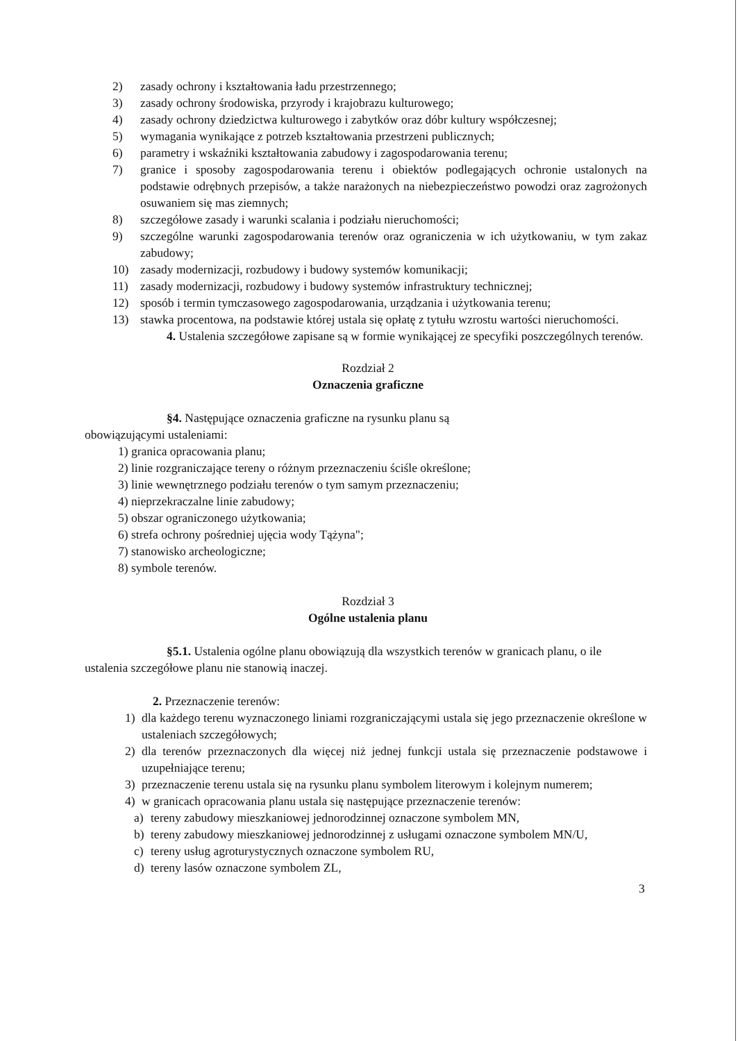2) zasady ochrony i kształtowania ładu przestrzennego;
3) zasady ochrony środowiska, przyrody i krajobrazu kulturowego;
4) zasady ochrony dziedzictwa kulturowego i zabytków oraz dóbr kultury współczesnej;
5) wymagania wynikające z potrzeb kształtowania przestrzeni publicznych;
6) parametry i wskaźniki kształtowania zabudowy i zagospodarowania terenu;
7) granice i sposoby zagospodarowania terenu i obiektów podlegających ochronie ustalonych na podstawie odrębnych przepisów, a także narażonych na niebezpieczeństwo powodzi oraz zagrożonych osuwaniem się mas ziemnych;
8) szczegółowe zasady i warunki scalania i podziału nieruchomości;
9) szczególne warunki zagospodarowania terenów oraz ograniczenia w ich użytkowaniu, w tym zakaz zabudowy;
10) zasady modernizacji, rozbudowy i budowy systemów komunikacji;
11) zasady modernizacji, rozbudowy i budowy systemów infrastruktury technicznej;
12) sposób i termin tymczasowego zagospodarowania, urządzania i użytkowania terenu;
13) stawka procentowa, na podstawie której ustala się opłatę z tytułu wzrostu wartości nieruchomości.
4. Ustalenia szczegółowe zapisane są w formie wynikającej ze specyfiki poszczególnych terenów.
Rozdział 2
Oznaczenia graficzne
§4. Następujące oznaczenia graficzne na rysunku planu są obowiązującymi ustaleniami:
1) granica opracowania planu;
2) linie rozgraniczające tereny o różnym przeznaczeniu ściśle określone;
3) linie wewnętrznego podziału terenów o tym samym przeznaczeniu;
4) nieprzekraczalne linie zabudowy;
5) obszar ograniczonego użytkowania;
6) strefa ochrony pośredniej ujęcia wody Tążyna";
7) stanowisko archeologiczne;
8) symbole terenów.
Rozdział 3
Ogólne ustalenia planu
§5.1. Ustalenia ogólne planu obowiązują dla wszystkich terenów w granicach planu, o ile ustalenia szczegółowe planu nie stanowią inaczej.
2. Przeznaczenie terenów:
1) dla każdego terenu wyznaczonego liniami rozgraniczającymi ustala się jego przeznaczenie określone w ustaleniach szczegółowych;
2) dla terenów przeznaczonych dla więcej niż jednej funkcji ustala się przeznaczenie podstawowe i uzupełniające terenu;
3) przeznaczenie terenu ustala się na rysunku planu symbolem literowym i kolejnym numerem;
4) w granicach opracowania planu ustala się następujące przeznaczenie terenów:
a) tereny zabudowy mieszkaniowej jednorodzinnej oznaczone symbolem MN,
b) tereny zabudowy mieszkaniowej jednorodzinnej z usługami oznaczone symbolem MN/U,
c) tereny usług agroturystycznych oznaczone symbolem RU,
d) tereny lasów oznaczone symbolem ZL,
3